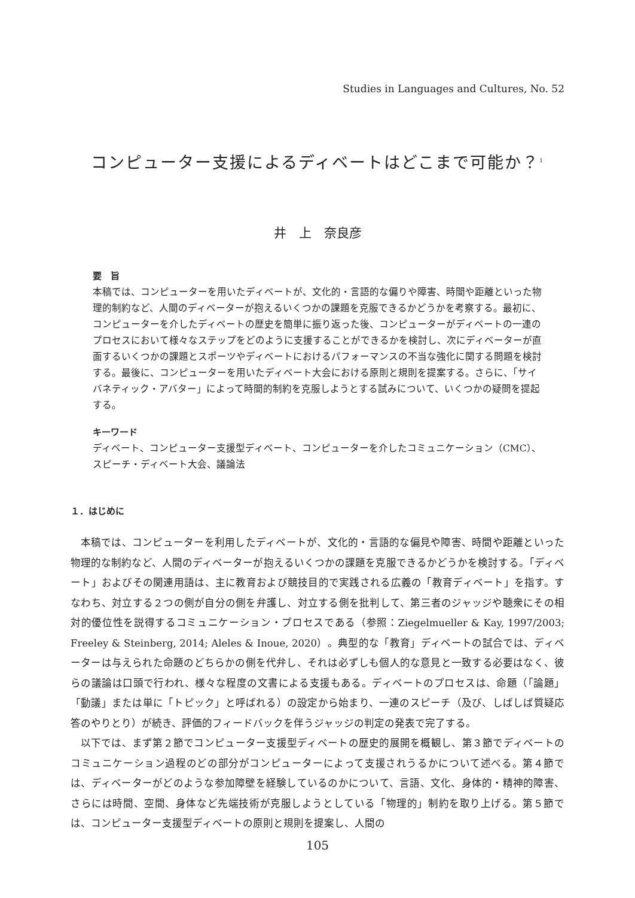Studies in Languages and Cultures, No. 52
コンピューター支援によるディベートはどこまで可能か？<sup>1</sup>
井　上　奈良彦
要　旨
本稿では、コンピューターを用いたディベートが、文化的・言語的な偏りや障害、時間や距離といった物理的制約など、人間のディベーターが抱えるいくつかの課題を克服できるかどうかを考察する。最初に、コンピューターを介したディベートの歴史を簡単に振り返った後、コンピューターがディベートの一連のプロセスにおいて様々なステップをどのように支援することができるかを検討し、次にディベーターが直面するいくつかの課題とスポーツやディベートにおけるパフォーマンスの不当な強化に関する問題を検討する。最後に、コンピューターを用いたディベート大会における原則と規則を提案する。さらに、「サイバネティック・アバター」によって時間的制約を克服しようとする試みについて、いくつかの疑問を提起する。
キーワード
ディベート、コンピューター支援型ディベート、コンピューターを介したコミュニケーション（CMC）、スピーチ・ディベート大会、議論法
１．はじめに
本稿では、コンピューターを利用したディベートが、文化的・言語的な偏見や障害、時間や距離といった物理的な制約など、人間のディベーターが抱えるいくつかの課題を克服できるかどうかを検討する。「ディベート」およびその関連用語は、主に教育および競技目的で実践される広義の「教育ディベート」を指す。すなわち、対立する２つの側が自分の側を弁護し、対立する側を批判して、第三者のジャッジや聴衆にその相対的優位性を説得するコミュニケーション・プロセスである（参照：Ziegelmueller & Kay, 1997/2003; Freeley & Steinberg, 2014; Aleles & Inoue, 2020）。典型的な「教育」ディベートの試合では、ディベーターは与えられた命題のどちらかの側を代弁し、それは必ずしも個人的な意見と一致する必要はなく、彼らの議論は口頭で行われ、様々な程度の文書による支援もある。ディベートのプロセスは、命題（「論題」「動議」または単に「トピック」と呼ばれる）の設定から始まり、一連のスピーチ（及び、しばしば質疑応答のやりとり）が続き、評価的フィードバックを伴うジャッジの判定の発表で完了する。
以下では、まず第２節でコンピューター支援型ディベートの歴史的展開を概観し、第３節でディベートのコミュニケーション過程のどの部分がコンピューターによって支援されうるかについて述べる。第４節では、ディベーターがどのような参加障壁を経験しているのかについて、言語、文化、身体的・精神的障害、さらには時間、空間、身体など先端技術が克服しようとしている「物理的」制約を取り上げる。第５節では、コンピューター支援型ディベートの原則と規則を提案し、人間の
105